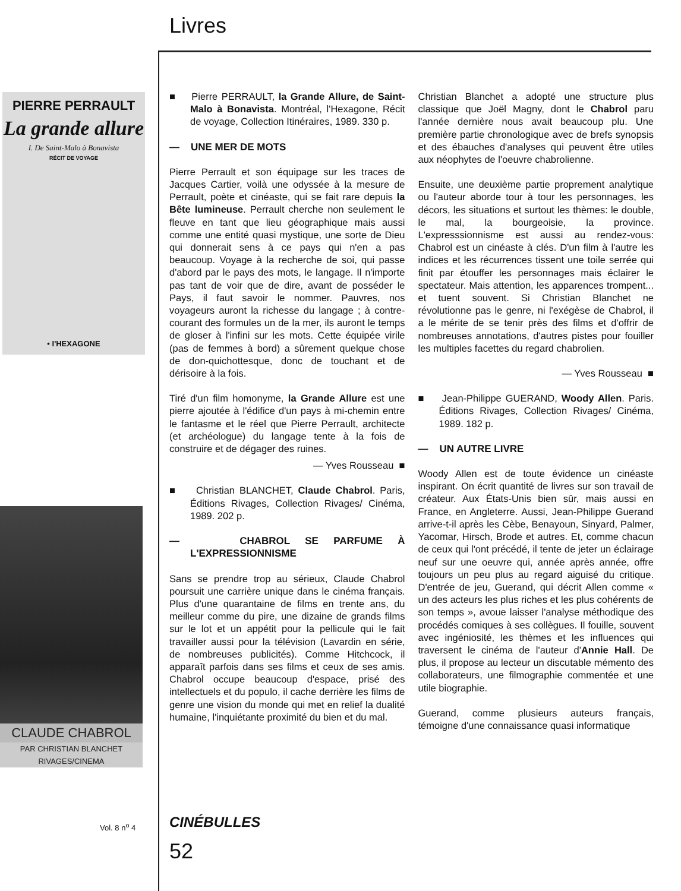Livres
PIERRE PERRAULT
La grande allure
I. De Saint-Malo à Bonavista
RÉCIT DE VOYAGE
• I'HEXAGONE
CLAUDE CHABROL
PAR CHRISTIAN BLANCHET
RIVAGES/CINEMA
Vol. 8 n<sup>o</sup> 4
CINÉBULLES
52
■ Pierre PERRAULT, la Grande Allure, de Saint-Malo à Bonavista. Montréal, l'Hexagone, Récit de voyage, Collection Itinéraires, 1989. 330 p.
— UNE MER DE MOTS
Pierre Perrault et son équipage sur les traces de Jacques Cartier, voilà une odyssée à la mesure de Perrault, poète et cinéaste, qui se fait rare depuis la Bête lumineuse. Perrault cherche non seulement le fleuve en tant que lieu géographique mais aussi comme une entité quasi mystique, une sorte de Dieu qui donnerait sens à ce pays qui n'en a pas beaucoup. Voyage à la recherche de soi, qui passe d'abord par le pays des mots, le langage. Il n'importe pas tant de voir que de dire, avant de posséder le Pays, il faut savoir le nommer. Pauvres, nos voyageurs auront la richesse du langage ; à contre-courant des formules un de la mer, ils auront le temps de gloser à l'infini sur les mots. Cette équipée virile (pas de femmes à bord) a sûrement quelque chose de don-quichottesque, donc de touchant et de dérisoire à la fois.
Tiré d'un film homonyme, la Grande Allure est une pierre ajoutée à l'édifice d'un pays à mi-chemin entre le fantasme et le réel que Pierre Perrault, architecte (et archéologue) du langage tente à la fois de construire et de dégager des ruines.
— Yves Rousseau ■
■ Christian BLANCHET, Claude Chabrol. Paris, Éditions Rivages, Collection Rivages/ Cinéma, 1989. 202 p.
— CHABROL SE PARFUME À L'EXPRESSIONNISME
Sans se prendre trop au sérieux, Claude Chabrol poursuit une carrière unique dans le cinéma français. Plus d'une quarantaine de films en trente ans, du meilleur comme du pire, une dizaine de grands films sur le lot et un appétit pour la pellicule qui le fait travailler aussi pour la télévision (Lavardin en série, de nombreuses publicités). Comme Hitchcock, il apparaît parfois dans ses films et ceux de ses amis. Chabrol occupe beaucoup d'espace, prisé des intellectuels et du populo, il cache derrière les films de genre une vision du monde qui met en relief la dualité humaine, l'inquiétante proximité du bien et du mal.
Christian Blanchet a adopté une structure plus classique que Joël Magny, dont le Chabrol paru l'année dernière nous avait beaucoup plu. Une première partie chronologique avec de brefs synopsis et des ébauches d'analyses qui peuvent être utiles aux néophytes de l'oeuvre chabrolienne.
Ensuite, une deuxième partie proprement analytique ou l'auteur aborde tour à tour les personnages, les décors, les situations et surtout les thèmes: le double, le mal, la bourgeoisie, la province. L'expresssionnisme est aussi au rendez-vous: Chabrol est un cinéaste à clés. D'un film à l'autre les indices et les récurrences tissent une toile serrée qui finit par étouffer les personnages mais éclairer le spectateur. Mais attention, les apparences trompent... et tuent souvent. Si Christian Blanchet ne révolutionne pas le genre, ni l'exégèse de Chabrol, il a le mérite de se tenir près des films et d'offrir de nombreuses annotations, d'autres pistes pour fouiller les multiples facettes du regard chabrolien.
— Yves Rousseau ■
■ Jean-Philippe GUERAND, Woody Allen. Paris. Éditions Rivages, Collection Rivages/ Cinéma, 1989. 182 p.
— UN AUTRE LIVRE
Woody Allen est de toute évidence un cinéaste inspirant. On écrit quantité de livres sur son travail de créateur. Aux États-Unis bien sûr, mais aussi en France, en Angleterre. Aussi, Jean-Philippe Guerand arrive-t-il après les Cèbe, Benayoun, Sinyard, Palmer, Yacomar, Hirsch, Brode et autres. Et, comme chacun de ceux qui l'ont précédé, il tente de jeter un éclairage neuf sur une oeuvre qui, année après année, offre toujours un peu plus au regard aiguisé du critique. D'entrée de jeu, Guerand, qui décrit Allen comme « un des acteurs les plus riches et les plus cohérents de son temps », avoue laisser l'analyse méthodique des procédés comiques à ses collègues. Il fouille, souvent avec ingéniosité, les thèmes et les influences qui traversent le cinéma de l'auteur d'Annie Hall. De plus, il propose au lecteur un discutable mémento des collaborateurs, une filmographie commentée et une utile biographie.
Guerand, comme plusieurs auteurs français, témoigne d'une connaissance quasi informatique